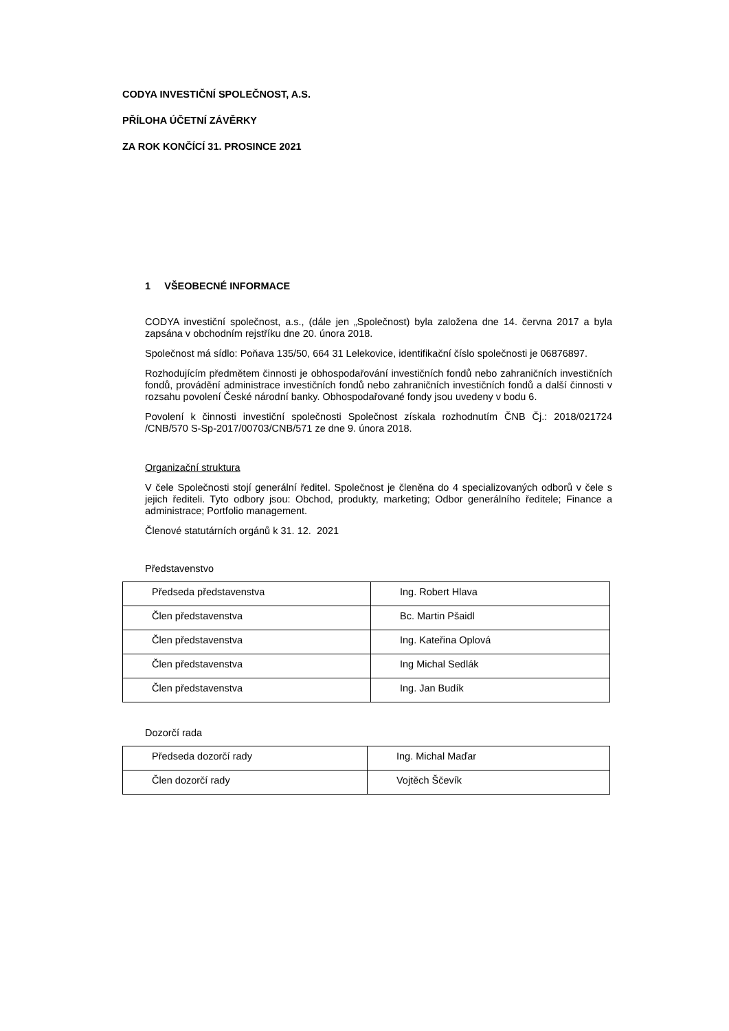CODYA INVESTIČNÍ SPOLEČNOST, A.S.
PŘÍLOHA ÚČETNÍ ZÁVĚRKY
ZA ROK KONČÍCÍ 31. PROSINCE 2021
1 VŠEOBECNÉ INFORMACE
CODYA investiční společnost, a.s., (dále jen „Společnost) byla založena dne 14. června 2017 a byla zapsána v obchodním rejstříku dne 20. února 2018.
Společnost má sídlo: Poňava 135/50, 664 31 Lelekovice, identifikační číslo společnosti je 06876897.
Rozhodujícím předmětem činnosti je obhospodařování investičních fondů nebo zahraničních investičních fondů, provádění administrace investičních fondů nebo zahraničních investičních fondů a další činnosti v rozsahu povolení České národní banky. Obhospodařované fondy jsou uvedeny v bodu 6.
Povolení k činnosti investiční společnosti Společnost získala rozhodnutím ČNB Čj.: 2018/021724 /CNB/570 S-Sp-2017/00703/CNB/571 ze dne 9. února 2018.
Organizační struktura
V čele Společnosti stojí generální ředitel. Společnost je členěna do 4 specializovaných odborů v čele s jejich řediteli. Tyto odbory jsou: Obchod, produkty, marketing; Odbor generálního ředitele; Finance a administrace; Portfolio management.
Členové statutárních orgánů k 31. 12. 2021
Představenstvo
| Předseda představenstva | Ing. Robert Hlava |
| Člen představenstva | Bc. Martin Pšaidl |
| Člen představenstva | Ing. Kateřina Oplová |
| Člen představenstva | Ing Michal Sedlák |
| Člen představenstva | Ing. Jan Budík |
Dozorčí rada
| Předseda dozorčí rady | Ing. Michal Maďar |
| Člen dozorčí rady | Vojtěch Ščevík |